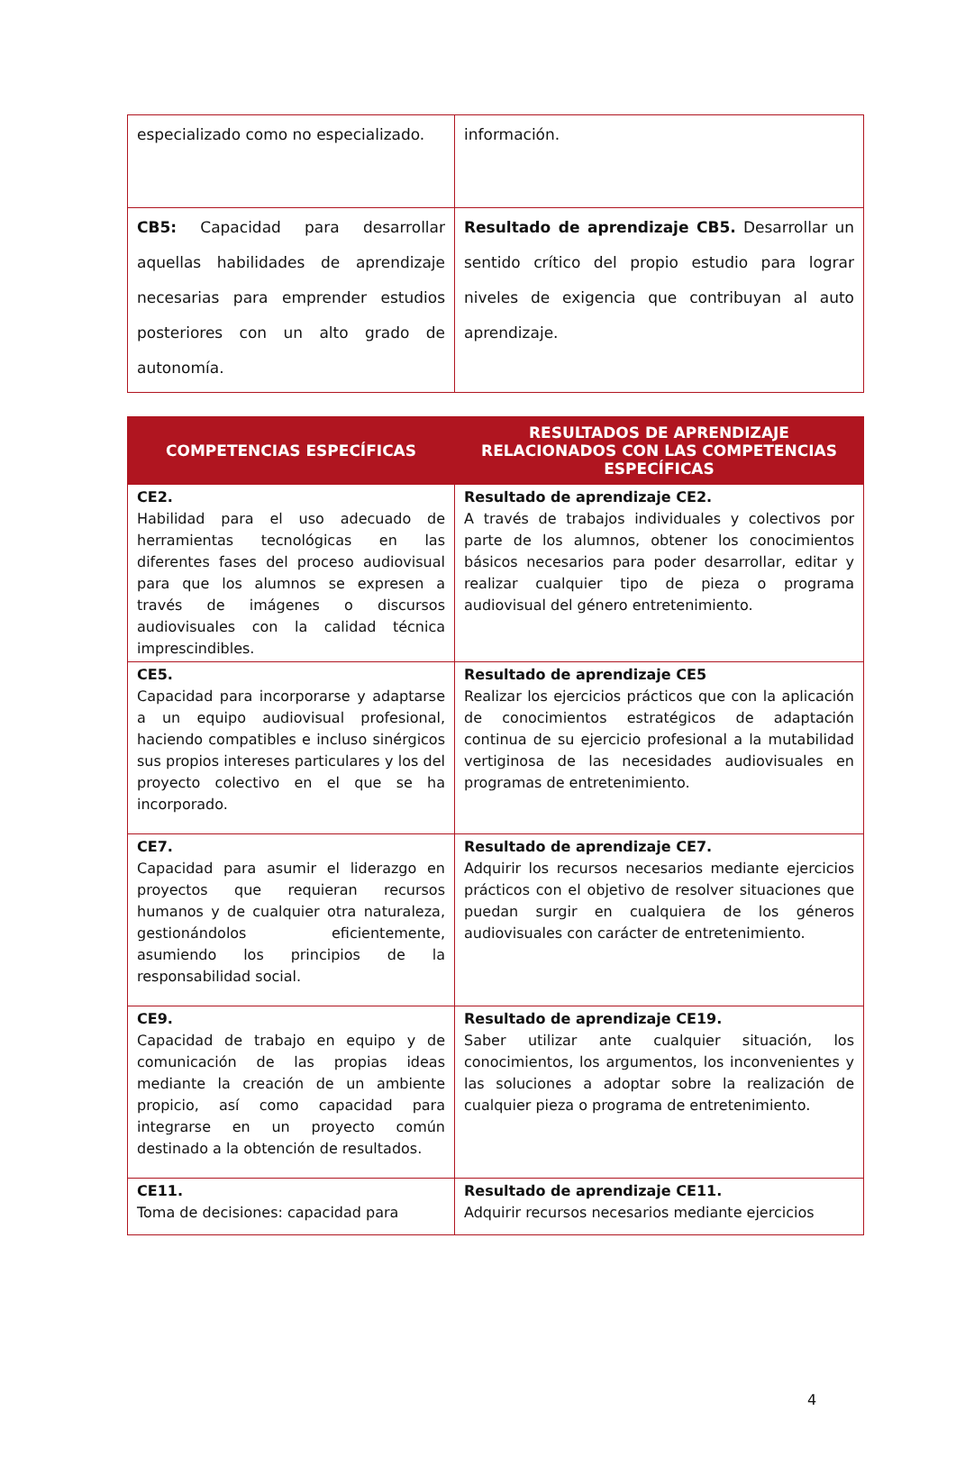| especializado como no especializado. | información. |
| CB5: Capacidad para desarrollar aquellas habilidades de aprendizaje necesarias para emprender estudios posteriores con un alto grado de autonomía. | Resultado de aprendizaje CB5. Desarrollar un sentido crítico del propio estudio para lograr niveles de exigencia que contribuyan al auto aprendizaje. |
| COMPETENCIAS ESPECÍFICAS | RESULTADOS DE APRENDIZAJE RELACIONADOS CON LAS COMPETENCIAS ESPECÍFICAS |
| --- | --- |
| CE2. Habilidad para el uso adecuado de herramientas tecnológicas en las diferentes fases del proceso audiovisual para que los alumnos se expresen a través de imágenes o discursos audiovisuales con la calidad técnica imprescindibles. | Resultado de aprendizaje CE2. A través de trabajos individuales y colectivos por parte de los alumnos, obtener los conocimientos básicos necesarios para poder desarrollar, editar y realizar cualquier tipo de pieza o programa audiovisual del género entretenimiento. |
| CE5. Capacidad para incorporarse y adaptarse a un equipo audiovisual profesional, haciendo compatibles e incluso sinérgicos sus propios intereses particulares y los del proyecto colectivo en el que se ha incorporado. | Resultado de aprendizaje CE5 Realizar los ejercicios prácticos que con la aplicación de conocimientos estratégicos de adaptación continua de su ejercicio profesional a la mutabilidad vertiginosa de las necesidades audiovisuales en programas de entretenimiento. |
| CE7. Capacidad para asumir el liderazgo en proyectos que requieran recursos humanos y de cualquier otra naturaleza, gestionándolos eficientemente, asumiendo los principios de la responsabilidad social. | Resultado de aprendizaje CE7. Adquirir los recursos necesarios mediante ejercicios prácticos con el objetivo de resolver situaciones que puedan surgir en cualquiera de los géneros audiovisuales con carácter de entretenimiento. |
| CE9. Capacidad de trabajo en equipo y de comunicación de las propias ideas mediante la creación de un ambiente propicio, así como capacidad para integrarse en un proyecto común destinado a la obtención de resultados. | Resultado de aprendizaje CE19. Saber utilizar ante cualquier situación, los conocimientos, los argumentos, los inconvenientes y las soluciones a adoptar sobre la realización de cualquier pieza o programa de entretenimiento. |
| CE11. Toma de decisiones: capacidad para | Resultado de aprendizaje CE11. Adquirir recursos necesarios mediante ejercicios |
4